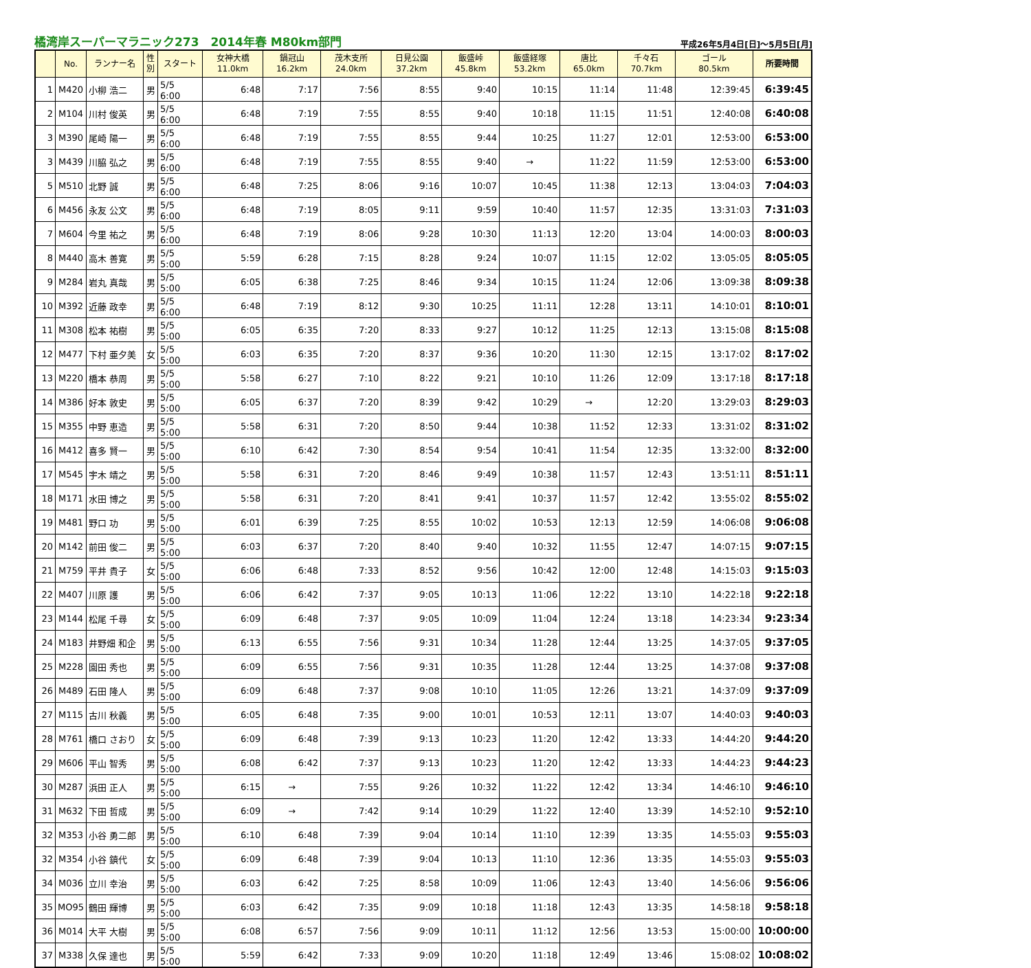橘湾岸スーパーマラニック273　2014年春 M80km部門 平成26年5月4日[日]～5月5日[月]
| | No. | ランナー名 | 性 別 | スタート | 女神大橋 11.0km | 鍋冠山 16.2km | 茂木支所 24.0km | 日見公園 37.2km | 飯盛峠 45.8km | 飯盛経塚 53.2km | 唐比 65.0km | 千々石 70.7km | ゴール 80.5km | 所要時間 |
| --- | --- | --- | --- | --- | --- | --- | --- | --- | --- | --- | --- | --- | --- | --- |
| 1 | M420 | 小柳 浩二 | 男 | 5/5 6:00 | 6:48 | 7:17 | 7:56 | 8:55 | 9:40 | 10:15 | 11:14 | 11:48 | 12:39:45 | 6:39:45 |
| 2 | M104 | 川村 俊英 | 男 | 5/5 6:00 | 6:48 | 7:19 | 7:55 | 8:55 | 9:40 | 10:18 | 11:15 | 11:51 | 12:40:08 | 6:40:08 |
| 3 | M390 | 尾崎 陽一 | 男 | 5/5 6:00 | 6:48 | 7:19 | 7:55 | 8:55 | 9:44 | 10:25 | 11:27 | 12:01 | 12:53:00 | 6:53:00 |
| 3 | M439 | 川脇 弘之 | 男 | 5/5 6:00 | 6:48 | 7:19 | 7:55 | 8:55 | 9:40 | → | 11:22 | 11:59 | 12:53:00 | 6:53:00 |
| 5 | M510 | 北野 誠 | 男 | 5/5 6:00 | 6:48 | 7:25 | 8:06 | 9:16 | 10:07 | 10:45 | 11:38 | 12:13 | 13:04:03 | 7:04:03 |
| 6 | M456 | 永友 公文 | 男 | 5/5 6:00 | 6:48 | 7:19 | 8:05 | 9:11 | 9:59 | 10:40 | 11:57 | 12:35 | 13:31:03 | 7:31:03 |
| 7 | M604 | 今里 祐之 | 男 | 5/5 6:00 | 6:48 | 7:19 | 8:06 | 9:28 | 10:30 | 11:13 | 12:20 | 13:04 | 14:00:03 | 8:00:03 |
| 8 | M440 | 高木 善寛 | 男 | 5/5 5:00 | 5:59 | 6:28 | 7:15 | 8:28 | 9:24 | 10:07 | 11:15 | 12:02 | 13:05:05 | 8:05:05 |
| 9 | M284 | 岩丸 真哉 | 男 | 5/5 5:00 | 6:05 | 6:38 | 7:25 | 8:46 | 9:34 | 10:15 | 11:24 | 12:06 | 13:09:38 | 8:09:38 |
| 10 | M392 | 近藤 政幸 | 男 | 5/5 6:00 | 6:48 | 7:19 | 8:12 | 9:30 | 10:25 | 11:11 | 12:28 | 13:11 | 14:10:01 | 8:10:01 |
| 11 | M308 | 松本 祐樹 | 男 | 5/5 5:00 | 6:05 | 6:35 | 7:20 | 8:33 | 9:27 | 10:12 | 11:25 | 12:13 | 13:15:08 | 8:15:08 |
| 12 | M477 | 下村 亜夕美 | 女 | 5/5 5:00 | 6:03 | 6:35 | 7:20 | 8:37 | 9:36 | 10:20 | 11:30 | 12:15 | 13:17:02 | 8:17:02 |
| 13 | M220 | 橋本 恭周 | 男 | 5/5 5:00 | 5:58 | 6:27 | 7:10 | 8:22 | 9:21 | 10:10 | 11:26 | 12:09 | 13:17:18 | 8:17:18 |
| 14 | M386 | 好本 敦史 | 男 | 5/5 5:00 | 6:05 | 6:37 | 7:20 | 8:39 | 9:42 | 10:29 | → | 12:20 | 13:29:03 | 8:29:03 |
| 15 | M355 | 中野 恵造 | 男 | 5/5 5:00 | 5:58 | 6:31 | 7:20 | 8:50 | 9:44 | 10:38 | 11:52 | 12:33 | 13:31:02 | 8:31:02 |
| 16 | M412 | 喜多 賢一 | 男 | 5/5 5:00 | 6:10 | 6:42 | 7:30 | 8:54 | 9:54 | 10:41 | 11:54 | 12:35 | 13:32:00 | 8:32:00 |
| 17 | M545 | 宇木 靖之 | 男 | 5/5 5:00 | 5:58 | 6:31 | 7:20 | 8:46 | 9:49 | 10:38 | 11:57 | 12:43 | 13:51:11 | 8:51:11 |
| 18 | M171 | 水田 博之 | 男 | 5/5 5:00 | 5:58 | 6:31 | 7:20 | 8:41 | 9:41 | 10:37 | 11:57 | 12:42 | 13:55:02 | 8:55:02 |
| 19 | M481 | 野口 功 | 男 | 5/5 5:00 | 6:01 | 6:39 | 7:25 | 8:55 | 10:02 | 10:53 | 12:13 | 12:59 | 14:06:08 | 9:06:08 |
| 20 | M142 | 前田 俊二 | 男 | 5/5 5:00 | 6:03 | 6:37 | 7:20 | 8:40 | 9:40 | 10:32 | 11:55 | 12:47 | 14:07:15 | 9:07:15 |
| 21 | M759 | 平井 貴子 | 女 | 5/5 5:00 | 6:06 | 6:48 | 7:33 | 8:52 | 9:56 | 10:42 | 12:00 | 12:48 | 14:15:03 | 9:15:03 |
| 22 | M407 | 川原 護 | 男 | 5/5 5:00 | 6:06 | 6:42 | 7:37 | 9:05 | 10:13 | 11:06 | 12:22 | 13:10 | 14:22:18 | 9:22:18 |
| 23 | M144 | 松尾 千尋 | 女 | 5/5 5:00 | 6:09 | 6:48 | 7:37 | 9:05 | 10:09 | 11:04 | 12:24 | 13:18 | 14:23:34 | 9:23:34 |
| 24 | M183 | 井野畑 和企 | 男 | 5/5 5:00 | 6:13 | 6:55 | 7:56 | 9:31 | 10:34 | 11:28 | 12:44 | 13:25 | 14:37:05 | 9:37:05 |
| 25 | M228 | 園田 秀也 | 男 | 5/5 5:00 | 6:09 | 6:55 | 7:56 | 9:31 | 10:35 | 11:28 | 12:44 | 13:25 | 14:37:08 | 9:37:08 |
| 26 | M489 | 石田 隆人 | 男 | 5/5 5:00 | 6:09 | 6:48 | 7:37 | 9:08 | 10:10 | 11:05 | 12:26 | 13:21 | 14:37:09 | 9:37:09 |
| 27 | M115 | 古川 秋義 | 男 | 5/5 5:00 | 6:05 | 6:48 | 7:35 | 9:00 | 10:01 | 10:53 | 12:11 | 13:07 | 14:40:03 | 9:40:03 |
| 28 | M761 | 橋口 さおり | 女 | 5/5 5:00 | 6:09 | 6:48 | 7:39 | 9:13 | 10:23 | 11:20 | 12:42 | 13:33 | 14:44:20 | 9:44:20 |
| 29 | M606 | 平山 智秀 | 男 | 5/5 5:00 | 6:08 | 6:42 | 7:37 | 9:13 | 10:23 | 11:20 | 12:42 | 13:33 | 14:44:23 | 9:44:23 |
| 30 | M287 | 浜田 正人 | 男 | 5/5 5:00 | 6:15 | → | 7:55 | 9:26 | 10:32 | 11:22 | 12:42 | 13:34 | 14:46:10 | 9:46:10 |
| 31 | M632 | 下田 哲成 | 男 | 5/5 5:00 | 6:09 | → | 7:42 | 9:14 | 10:29 | 11:22 | 12:40 | 13:39 | 14:52:10 | 9:52:10 |
| 32 | M353 | 小谷 勇二郎 | 男 | 5/5 5:00 | 6:10 | 6:48 | 7:39 | 9:04 | 10:14 | 11:10 | 12:39 | 13:35 | 14:55:03 | 9:55:03 |
| 32 | M354 | 小谷 鎮代 | 女 | 5/5 5:00 | 6:09 | 6:48 | 7:39 | 9:04 | 10:13 | 11:10 | 12:36 | 13:35 | 14:55:03 | 9:55:03 |
| 34 | M036 | 立川 幸治 | 男 | 5/5 5:00 | 6:03 | 6:42 | 7:25 | 8:58 | 10:09 | 11:06 | 12:43 | 13:40 | 14:56:06 | 9:56:06 |
| 35 | MO95 | 鶴田 輝博 | 男 | 5/5 5:00 | 6:03 | 6:42 | 7:35 | 9:09 | 10:18 | 11:18 | 12:43 | 13:35 | 14:58:18 | 9:58:18 |
| 36 | M014 | 大平 大樹 | 男 | 5/5 5:00 | 6:08 | 6:57 | 7:56 | 9:09 | 10:11 | 11:12 | 12:56 | 13:53 | 15:00:00 | 10:00:00 |
| 37 | M338 | 久保 達也 | 男 | 5/5 5:00 | 5:59 | 6:42 | 7:33 | 9:09 | 10:20 | 11:18 | 12:49 | 13:46 | 15:08:02 | 10:08:02 |